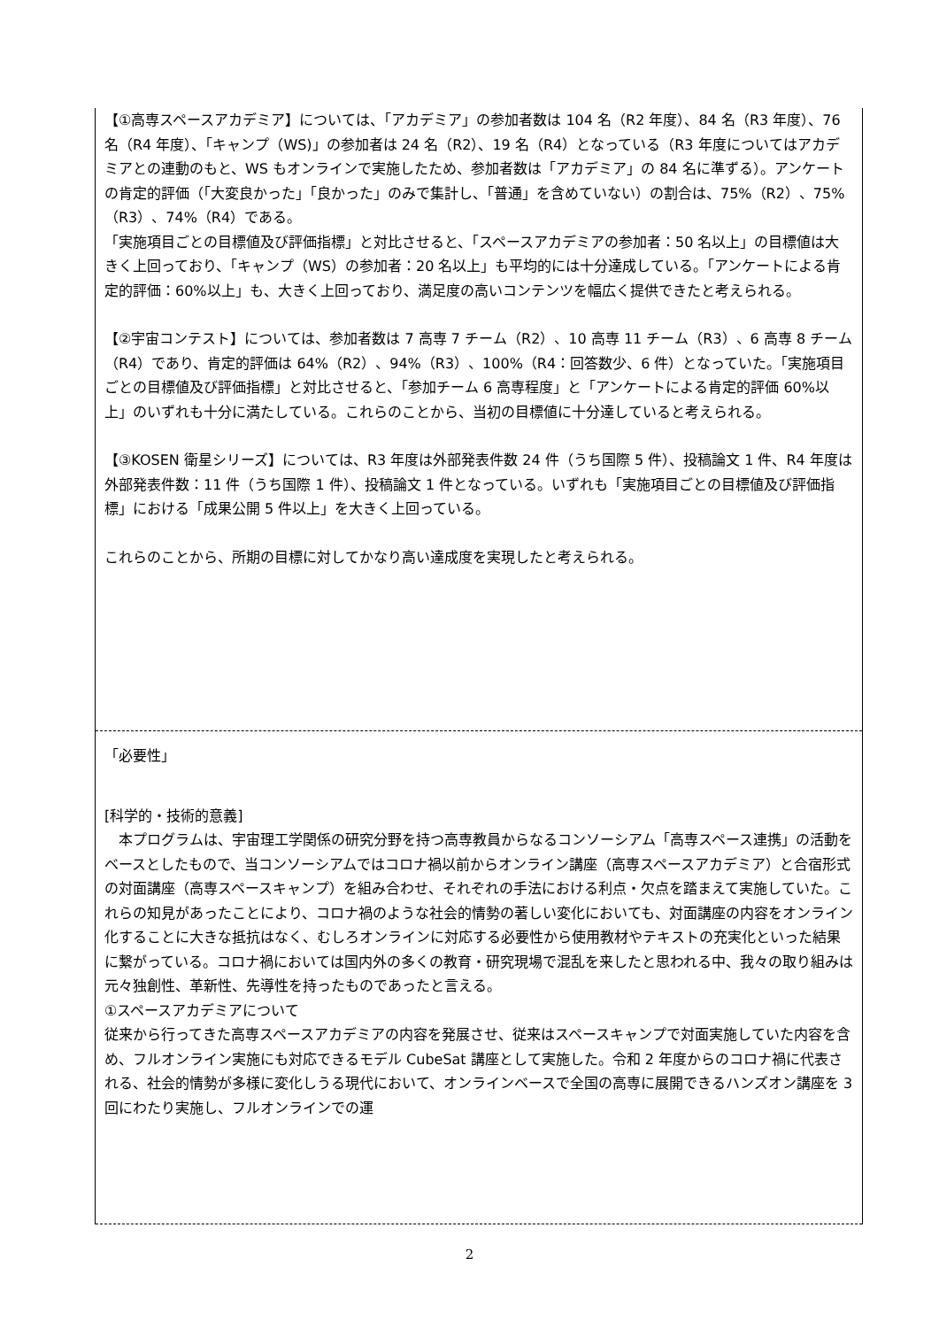【①高専スペースアカデミア】については、「アカデミア」の参加者数は 104 名（R2 年度）、84 名（R3 年度）、76 名（R4 年度）、「キャンプ（WS)」の参加者は 24 名（R2）、19 名（R4）となっている（R3 年度についてはアカデミアとの連動のもと、WS もオンラインで実施したため、参加者数は「アカデミア」の 84 名に準ずる）。アンケートの肯定的評価（「大変良かった」「良かった」のみで集計し、「普通」を含めていない）の割合は、75%（R2）、75%（R3）、74%（R4）である。
「実施項目ごとの目標値及び評価指標」と対比させると、「スペースアカデミアの参加者：50 名以上」の目標値は大きく上回っており、「キャンプ（WS）の参加者：20 名以上」も平均的には十分達成している。「アンケートによる肯定的評価：60%以上」も、大きく上回っており、満足度の高いコンテンツを幅広く提供できたと考えられる。
【②宇宙コンテスト】については、参加者数は 7 高専 7 チーム（R2）、10 高専 11 チーム（R3）、6 高専 8 チーム（R4）であり、肯定的評価は 64%（R2）、94%（R3）、100%（R4：回答数少、6 件）となっていた。「実施項目ごとの目標値及び評価指標」と対比させると、「参加チーム 6 高専程度」と「アンケートによる肯定的評価 60%以上」のいずれも十分に満たしている。これらのことから、当初の目標値に十分達していると考えられる。
【③KOSEN 衛星シリーズ】については、R3 年度は外部発表件数 24 件（うち国際 5 件）、投稿論文 1 件、R4 年度は外部発表件数：11 件（うち国際 1 件）、投稿論文 1 件となっている。いずれも「実施項目ごとの目標値及び評価指標」における「成果公開 5 件以上」を大きく上回っている。
これらのことから、所期の目標に対してかなり高い達成度を実現したと考えられる。
「必要性」
[科学的・技術的意義]
　本プログラムは、宇宙理工学関係の研究分野を持つ高専教員からなるコンソーシアム「高専スペース連携」の活動をベースとしたもので、当コンソーシアムではコロナ禍以前からオンライン講座（高専スペースアカデミア）と合宿形式の対面講座（高専スペースキャンプ）を組み合わせ、それぞれの手法における利点・欠点を踏まえて実施していた。これらの知見があったことにより、コロナ禍のような社会的情勢の著しい変化においても、対面講座の内容をオンライン化することに大きな抵抗はなく、むしろオンラインに対応する必要性から使用教材やテキストの充実化といった結果に繋がっている。コロナ禍においては国内外の多くの教育・研究現場で混乱を来したと思われる中、我々の取り組みは元々独創性、革新性、先導性を持ったものであったと言える。
①スペースアカデミアについて
従来から行ってきた高専スペースアカデミアの内容を発展させ、従来はスペースキャンプで対面実施していた内容を含め、フルオンライン実施にも対応できるモデル CubeSat 講座として実施した。令和 2 年度からのコロナ禍に代表される、社会的情勢が多様に変化しうる現代において、オンラインベースで全国の高専に展開できるハンズオン講座を 3 回にわたり実施し、フルオンラインでの運
2